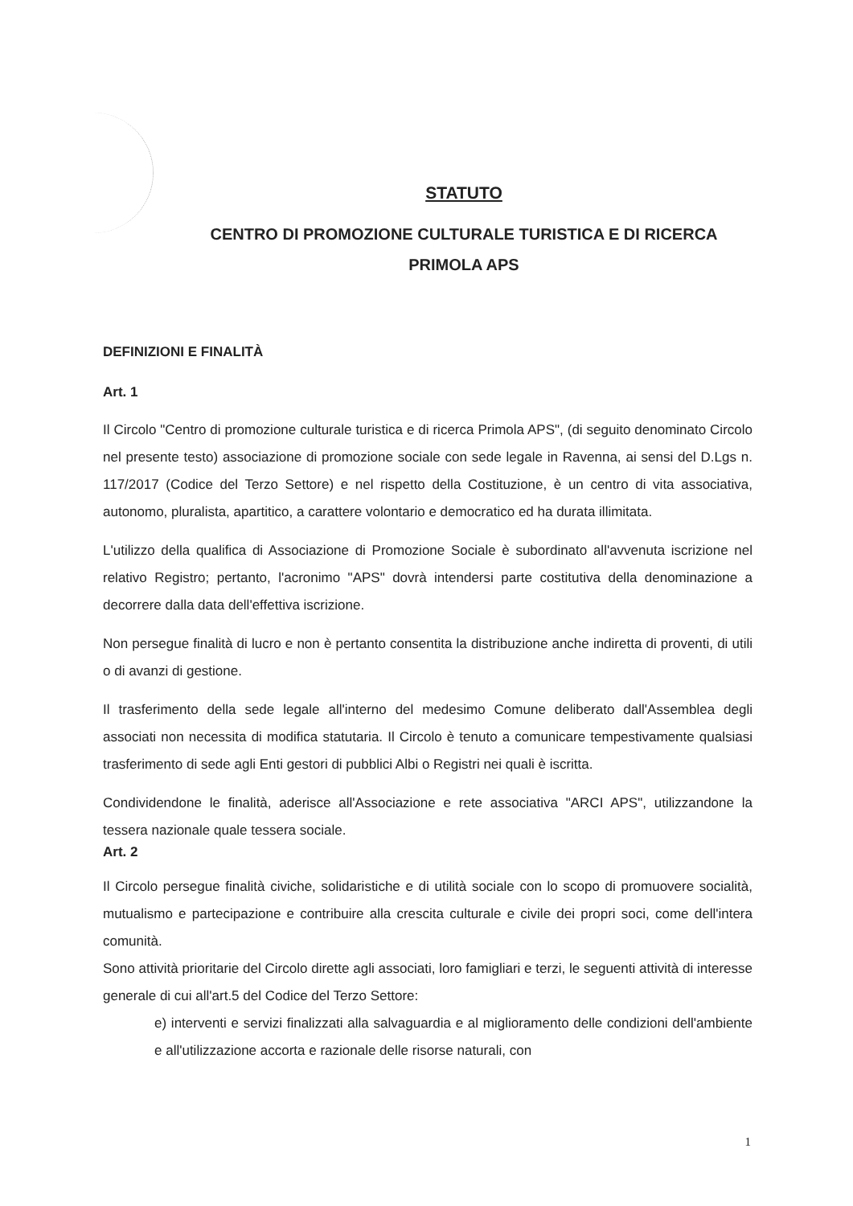STATUTO
CENTRO DI PROMOZIONE CULTURALE TURISTICA E DI RICERCA
PRIMOLA APS
DEFINIZIONI E FINALITÀ
Art. 1
Il Circolo "Centro di promozione culturale turistica e di ricerca Primola APS", (di seguito denominato Circolo nel presente testo) associazione di promozione sociale con sede legale in Ravenna, ai sensi del D.Lgs n. 117/2017 (Codice del Terzo Settore) e nel rispetto della Costituzione, è un centro di vita associativa, autonomo, pluralista, apartitico, a carattere volontario e democratico ed ha durata illimitata.
L'utilizzo della qualifica di Associazione di Promozione Sociale è subordinato all'avvenuta iscrizione nel relativo Registro; pertanto, l'acronimo "APS" dovrà intendersi parte costitutiva della denominazione a decorrere dalla data dell'effettiva iscrizione.
Non persegue finalità di lucro e non è pertanto consentita la distribuzione anche indiretta di proventi, di utili o di avanzi di gestione.
Il trasferimento della sede legale all'interno del medesimo Comune deliberato dall'Assemblea degli associati non necessita di modifica statutaria. Il Circolo è tenuto a comunicare tempestivamente qualsiasi trasferimento di sede agli Enti gestori di pubblici Albi o Registri nei quali è iscritta.
Condividendone le finalità, aderisce all'Associazione e rete associativa "ARCI APS", utilizzandone la tessera nazionale quale tessera sociale.
Art. 2
Il Circolo persegue finalità civiche, solidaristiche e di utilità sociale con lo scopo di promuovere socialità, mutualismo e partecipazione e contribuire alla crescita culturale e civile dei propri soci, come dell'intera comunità.
Sono attività prioritarie del Circolo dirette agli associati, loro famigliari e terzi, le seguenti attività di interesse generale di cui all'art.5 del Codice del Terzo Settore:
e) interventi e servizi finalizzati alla salvaguardia e al miglioramento delle condizioni dell'ambiente e all'utilizzazione accorta e razionale delle risorse naturali, con
1